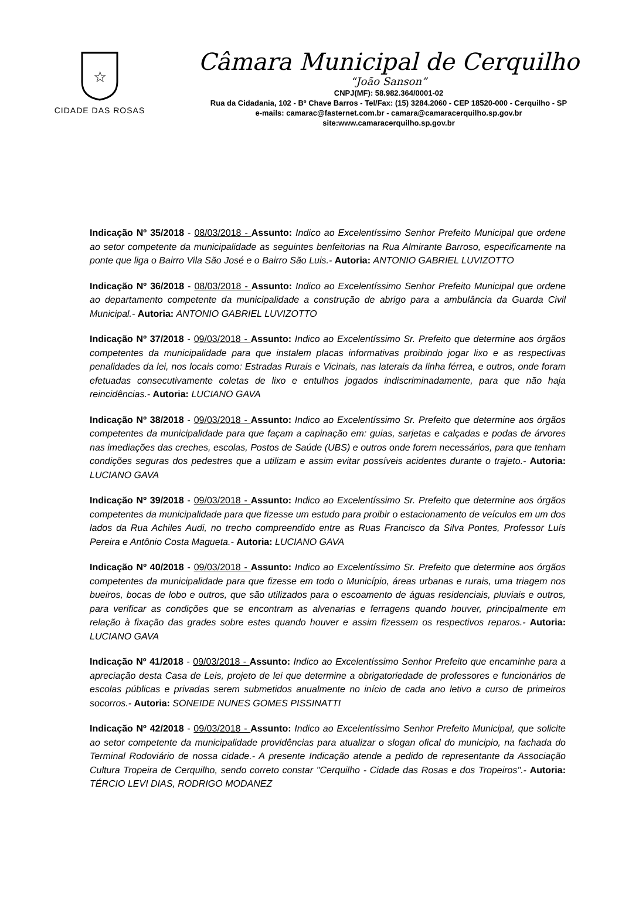☆
CIDADE DAS ROSAS
Câmara Municipal de Cerquilho
“João Sanson”
CNPJ(MF): 58.982.364/0001-02
Rua da Cidadania, 102 - Bº Chave Barros - Tel/Fax: (15) 3284.2060 - CEP 18520-000 - Cerquilho - SP
e-mails: camarac@fasternet.com.br - camara@camaracerquilho.sp.gov.br
site:www.camaracerquilho.sp.gov.br
Indicação Nº 35/2018 - 08/03/2018 - Assunto: Indico ao Excelentíssimo Senhor Prefeito Municipal que ordene ao setor competente da municipalidade as seguintes benfeitorias na Rua Almirante Barroso, especificamente na ponte que liga o Bairro Vila São José e o Bairro São Luis.- Autoria: ANTONIO GABRIEL LUVIZOTTO
Indicação Nº 36/2018 - 08/03/2018 - Assunto: Indico ao Excelentíssimo Senhor Prefeito Municipal que ordene ao departamento competente da municipalidade a construção de abrigo para a ambulância da Guarda Civil Municipal.- Autoria: ANTONIO GABRIEL LUVIZOTTO
Indicação Nº 37/2018 - 09/03/2018 - Assunto: Indico ao Excelentíssimo Sr. Prefeito que determine aos órgãos competentes da municipalidade para que instalem placas informativas proibindo jogar lixo e as respectivas penalidades da lei, nos locais como: Estradas Rurais e Vicinais, nas laterais da linha férrea, e outros, onde foram efetuadas consecutivamente coletas de lixo e entulhos jogados indiscriminadamente, para que não haja reincidências.- Autoria: LUCIANO GAVA
Indicação Nº 38/2018 - 09/03/2018 - Assunto: Indico ao Excelentíssimo Sr. Prefeito que determine aos órgãos competentes da municipalidade para que façam a capinação em: guias, sarjetas e calçadas e podas de árvores nas imediações das creches, escolas, Postos de Saúde (UBS) e outros onde forem necessários, para que tenham condições seguras dos pedestres que a utilizam e assim evitar possíveis acidentes durante o trajeto.- Autoria: LUCIANO GAVA
Indicação Nº 39/2018 - 09/03/2018 - Assunto: Indico ao Excelentíssimo Sr. Prefeito que determine aos órgãos competentes da municipalidade para que fizesse um estudo para proibir o estacionamento de veículos em um dos lados da Rua Achiles Audi, no trecho compreendido entre as Ruas Francisco da Silva Pontes, Professor Luís Pereira e Antônio Costa Magueta.- Autoria: LUCIANO GAVA
Indicação Nº 40/2018 - 09/03/2018 - Assunto: Indico ao Excelentíssimo Sr. Prefeito que determine aos órgãos competentes da municipalidade para que fizesse em todo o Município, áreas urbanas e rurais, uma triagem nos bueiros, bocas de lobo e outros, que são utilizados para o escoamento de águas residenciais, pluviais e outros, para verificar as condições que se encontram as alvenarias e ferragens quando houver, principalmente em relação à fixação das grades sobre estes quando houver e assim fizessem os respectivos reparos.- Autoria: LUCIANO GAVA
Indicação Nº 41/2018 - 09/03/2018 - Assunto: Indico ao Excelentíssimo Senhor Prefeito que encaminhe para a apreciação desta Casa de Leis, projeto de lei que determine a obrigatoriedade de professores e funcionários de escolas públicas e privadas serem submetidos anualmente no início de cada ano letivo a curso de primeiros socorros.- Autoria: SONEIDE NUNES GOMES PISSINATTI
Indicação Nº 42/2018 - 09/03/2018 - Assunto: Indico ao Excelentíssimo Senhor Prefeito Municipal, que solicite ao setor competente da municipalidade providências para atualizar o slogan ofical do municipio, na fachada do Terminal Rodoviário de nossa cidade.- A presente Indicação atende a pedido de representante da Associação Cultura Tropeira de Cerquilho, sendo correto constar "Cerquilho - Cidade das Rosas e dos Tropeiros".- Autoria: TÉRCIO LEVI DIAS, RODRIGO MODANEZ